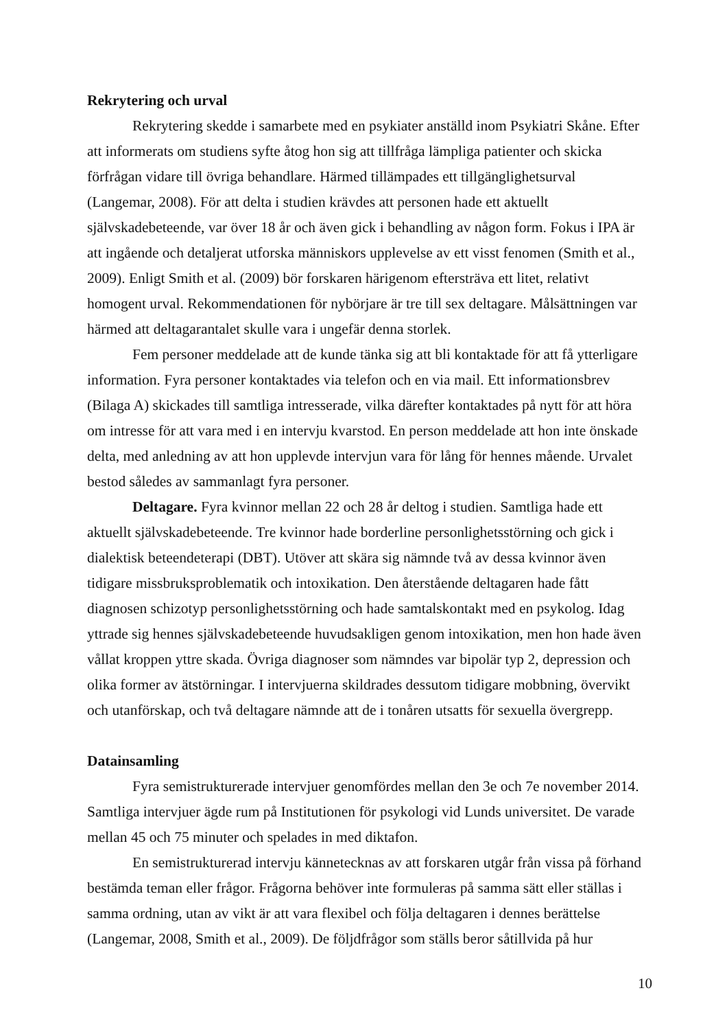Rekrytering och urval
Rekrytering skedde i samarbete med en psykiater anställd inom Psykiatri Skåne. Efter att informerats om studiens syfte åtog hon sig att tillfråga lämpliga patienter och skicka förfrågan vidare till övriga behandlare. Härmed tillämpades ett tillgänglighetsurval (Langemar, 2008). För att delta i studien krävdes att personen hade ett aktuellt självskadebeteende, var över 18 år och även gick i behandling av någon form. Fokus i IPA är att ingående och detaljerat utforska människors upplevelse av ett visst fenomen (Smith et al., 2009). Enligt Smith et al. (2009) bör forskaren härigenom eftersträva ett litet, relativt homogent urval. Rekommendationen för nybörjare är tre till sex deltagare. Målsättningen var härmed att deltagarantalet skulle vara i ungefär denna storlek.
Fem personer meddelade att de kunde tänka sig att bli kontaktade för att få ytterligare information. Fyra personer kontaktades via telefon och en via mail. Ett informationsbrev (Bilaga A) skickades till samtliga intresserade, vilka därefter kontaktades på nytt för att höra om intresse för att vara med i en intervju kvarstod. En person meddelade att hon inte önskade delta, med anledning av att hon upplevde intervjun vara för lång för hennes mående. Urvalet bestod således av sammanlagt fyra personer.
Deltagare. Fyra kvinnor mellan 22 och 28 år deltog i studien. Samtliga hade ett aktuellt självskadebeteende. Tre kvinnor hade borderline personlighetsstörning och gick i dialektisk beteendeterapi (DBT). Utöver att skära sig nämnde två av dessa kvinnor även tidigare missbruksproblematik och intoxikation. Den återstående deltagaren hade fått diagnosen schizotyp personlighetsstörning och hade samtalskontakt med en psykolog. Idag yttrade sig hennes självskadebeteende huvudsakligen genom intoxikation, men hon hade även vållat kroppen yttre skada. Övriga diagnoser som nämndes var bipolär typ 2, depression och olika former av ätstörningar. I intervjuerna skildrades dessutom tidigare mobbning, övervikt och utanförskap, och två deltagare nämnde att de i tonåren utsatts för sexuella övergrepp.
Datainsamling
Fyra semistrukturerade intervjuer genomfördes mellan den 3e och 7e november 2014. Samtliga intervjuer ägde rum på Institutionen för psykologi vid Lunds universitet. De varade mellan 45 och 75 minuter och spelades in med diktafon.
En semistrukturerad intervju kännetecknas av att forskaren utgår från vissa på förhand bestämda teman eller frågor. Frågorna behöver inte formuleras på samma sätt eller ställas i samma ordning, utan av vikt är att vara flexibel och följa deltagaren i dennes berättelse (Langemar, 2008, Smith et al., 2009). De följdfrågor som ställs beror såtillvida på hur
10